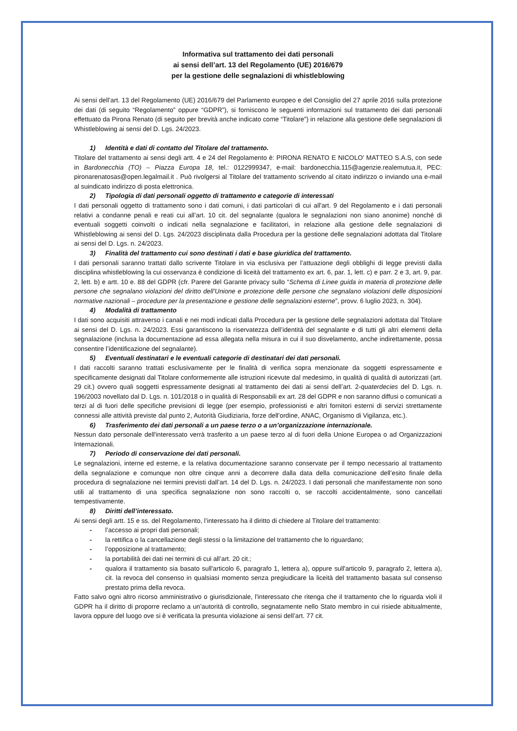Informativa sul trattamento dei dati personali
ai sensi dell’art. 13 del Regolamento (UE) 2016/679
per la gestione delle segnalazioni di whistleblowing
Ai sensi dell’art. 13 del Regolamento (UE) 2016/679 del Parlamento europeo e del Consiglio del 27 aprile 2016 sulla protezione dei dati (di seguito “Regolamento” oppure “GDPR”), si forniscono le seguenti informazioni sul trattamento dei dati personali effettuato da Pirona Renato (di seguito per brevità anche indicato come “Titolare”) in relazione alla gestione delle segnalazioni di Whistleblowing ai sensi del D. Lgs. 24/2023.
1) Identità e dati di contatto del Titolare del trattamento.
Titolare del trattamento ai sensi degli artt. 4 e 24 del Regolamento è: PIRONA RENATO E NICOLO' MATTEO S.A.S, con sede in Bardonecchia (TO) – Piazza Europa 18, tel.: 0122999347, e-mail: bardonecchia.115@agenzie.realemutua.it, PEC: pironarenatosas@open.legalmail.it . Può rivolgersi al Titolare del trattamento scrivendo al citato indirizzo o inviando una e-mail al suindicato indirizzo di posta elettronica.
2) Tipologia di dati personali oggetto di trattamento e categorie di interessati
I dati personali oggetto di trattamento sono i dati comuni, i dati particolari di cui all'art. 9 del Regolamento e i dati personali relativi a condanne penali e reati cui all’art. 10 cit. del segnalante (qualora le segnalazioni non siano anonime) nonché di eventuali soggetti coinvolti o indicati nella segnalazione e facilitatori, in relazione alla gestione delle segnalazioni di Whistleblowing ai sensi del D. Lgs. 24/2023 disciplinata dalla Procedura per la gestione delle segnalazioni adottata dal Titolare ai sensi del D. Lgs. n. 24/2023.
3) Finalità del trattamento cui sono destinati i dati e base giuridica del trattamento.
I dati personali saranno trattati dallo scrivente Titolare in via esclusiva per l’attuazione degli obblighi di legge previsti dalla disciplina whistleblowing la cui osservanza è condizione di liceità del trattamento ex art. 6, par. 1, lett. c) e parr. 2 e 3, art. 9, par. 2, lett. b) e artt. 10 e. 88 del GDPR (cfr. Parere del Garante privacy sullo “Schema di Linee guida in materia di protezione delle persone che segnalano violazioni del diritto dell’Unione e protezione delle persone che segnalano violazioni delle disposizioni normative nazionali – procedure per la presentazione e gestione delle segnalazioni esterne”, provv. 6 luglio 2023, n. 304).
4) Modalità di trattamento
I dati sono acquisiti attraverso i canali e nei modi indicati dalla Procedura per la gestione delle segnalazioni adottata dal Titolare ai sensi del D. Lgs. n. 24/2023. Essi garantiscono la riservatezza dell’identità del segnalante e di tutti gli altri elementi della segnalazione (inclusa la documentazione ad essa allegata nella misura in cui il suo disvelamento, anche indirettamente, possa consentire l’identificazione del segnalante).
5) Eventuali destinatari e le eventuali categorie di destinatari dei dati personali.
I dati raccolti saranno trattati esclusivamente per le finalità di verifica sopra menzionate da soggetti espressamente e specificamente designati dal Titolare conformemente alle istruzioni ricevute dal medesimo, in qualità di qualità di autorizzati (art. 29 cit.) ovvero quali soggetti espressamente designati al trattamento dei dati ai sensi dell’art. 2-quaterdecies del D. Lgs. n. 196/2003 novellato dal D. Lgs. n. 101/2018 o in qualità di Responsabili ex art. 28 del GDPR e non saranno diffusi o comunicati a terzi al di fuori delle specifiche previsioni di legge (per esempio, professionisti e altri fornitori esterni di servizi strettamente connessi alle attività previste dal punto 2, Autorità Giudiziaria, forze dell’ordine, ANAC, Organismo di Vigilanza, etc.).
6) Trasferimento dei dati personali a un paese terzo o a un’organizzazione internazionale.
Nessun dato personale dell'interessato verrà trasferito a un paese terzo al di fuori della Unione Europea o ad Organizzazioni Internazionali.
7) Periodo di conservazione dei dati personali.
Le segnalazioni, interne ed esterne, e la relativa documentazione saranno conservate per il tempo necessario al trattamento della segnalazione e comunque non oltre cinque anni a decorrere dalla data della comunicazione dell’esito finale della procedura di segnalazione nei termini previsti dall’art. 14 del D. Lgs. n. 24/2023. I dati personali che manifestamente non sono utili al trattamento di una specifica segnalazione non sono raccolti o, se raccolti accidentalmente, sono cancellati tempestivamente.
8) Diritti dell’interessato.
Ai sensi degli artt. 15 e ss. del Regolamento, l’interessato ha il diritto di chiedere al Titolare del trattamento:
- l’accesso ai propri dati personali;
- la rettifica o la cancellazione degli stessi o la limitazione del trattamento che lo riguardano;
- l’opposizione al trattamento;
- la portabilità dei dati nei termini di cui all’art. 20 cit.;
- qualora il trattamento sia basato sull'articolo 6, paragrafo 1, lettera a), oppure sull'articolo 9, paragrafo 2, lettera a), cit. la revoca del consenso in qualsiasi momento senza pregiudicare la liceità del trattamento basata sul consenso prestato prima della revoca.
Fatto salvo ogni altro ricorso amministrativo o giurisdizionale, l'interessato che ritenga che il trattamento che lo riguarda violi il GDPR ha il diritto di proporre reclamo a un’autorità di controllo, segnatamente nello Stato membro in cui risiede abitualmente, lavora oppure del luogo ove si è verificata la presunta violazione ai sensi dell’art. 77 cit.